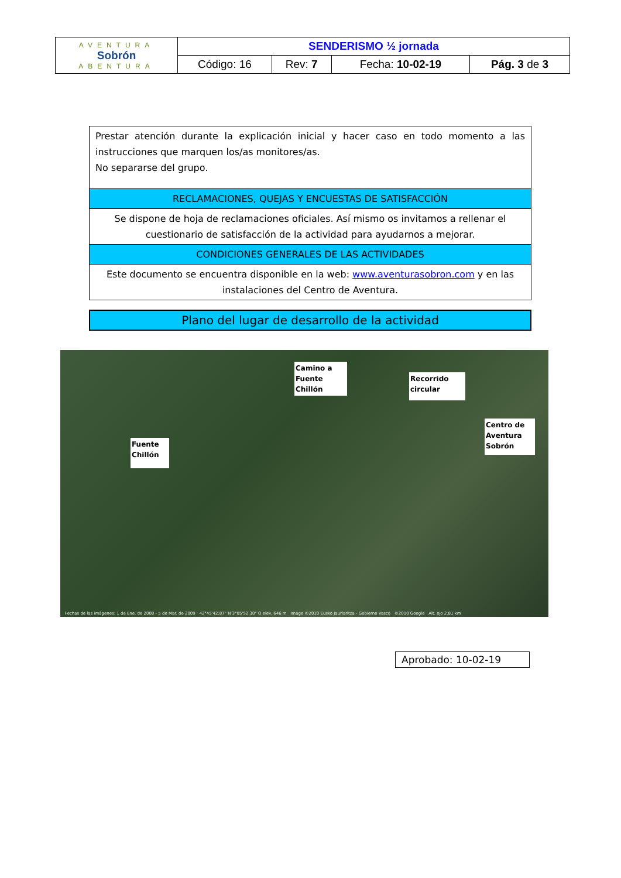| AVENTURA Sobrón ABENTURA | SENDERISMO ½ jornada | | | |
| | Código: 16 | Rev: 7 | Fecha: 10-02-19 | Pág. 3 de 3 |
| Prestar atención durante la explicación inicial y hacer caso en todo momento a las instrucciones que marquen los/as monitores/as. No separarse del grupo. |
| RECLAMACIONES, QUEJAS Y ENCUESTAS DE SATISFACCIÓN |
| Se dispone de hoja de reclamaciones oficiales. Así mismo os invitamos a rellenar el cuestionario de satisfacción de la actividad para ayudarnos a mejorar. |
| CONDICIONES GENERALES DE LAS ACTIVIDADES |
| Este documento se encuentra disponible en la web: www.aventurasobron.com y en las instalaciones del Centro de Aventura. |
Plano del lugar de desarrollo de la actividad
Camino a Fuente Chillón
Recorrido circular
Centro de Aventura Sobrón
Fuente Chillón
Fechas de las imágenes: 1 de Ene. de 2008 - 5 de Mar. de 2009 42°45'42.87" N 3°05'52.30" O elev. 646 m Image ©2010 Eusko Jaurlaritza - Gobierno Vasco ©2010 Google Alt. ojo 2.81 km
Aprobado: 10-02-19